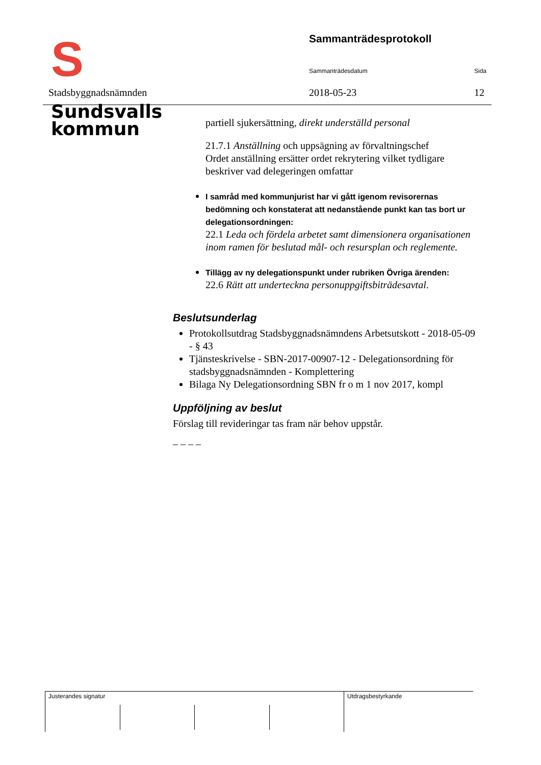S Sundsvalls
kommun
Stadsbyggnadsnämnden
Sammanträdesprotokoll
Sammanträdesdatum Sida
2018-05-23 12
partiell sjukersättning, direkt underställd personal
21.7.1 Anställning och uppsägning av förvaltningschef
Ordet anställning ersätter ordet rekrytering vilket tydligare beskriver vad delegeringen omfattar
I samråd med kommunjurist har vi gått igenom revisorernas bedömning och konstaterat att nedanstående punkt kan tas bort ur delegationsordningen:
22.1 Leda och fördela arbetet samt dimensionera organisationen inom ramen för beslutad mål- och resursplan och reglemente.
Tillägg av ny delegationspunkt under rubriken Övriga ärenden:
22.6 Rätt att underteckna personuppgiftsbiträdesavtal.
Beslutsunderlag
Protokollsutdrag Stadsbyggnadsnämndens Arbetsutskott - 2018-05-09 - § 43
Tjänsteskrivelse - SBN-2017-00907-12 - Delegationsordning för stadsbyggnadsnämnden - Komplettering
Bilaga Ny Delegationsordning SBN fr o m 1 nov 2017, kompl
Uppföljning av beslut
Förslag till revideringar tas fram när behov uppstår.
_ _ _ _
Justerandes signatur Utdragsbestyrkande